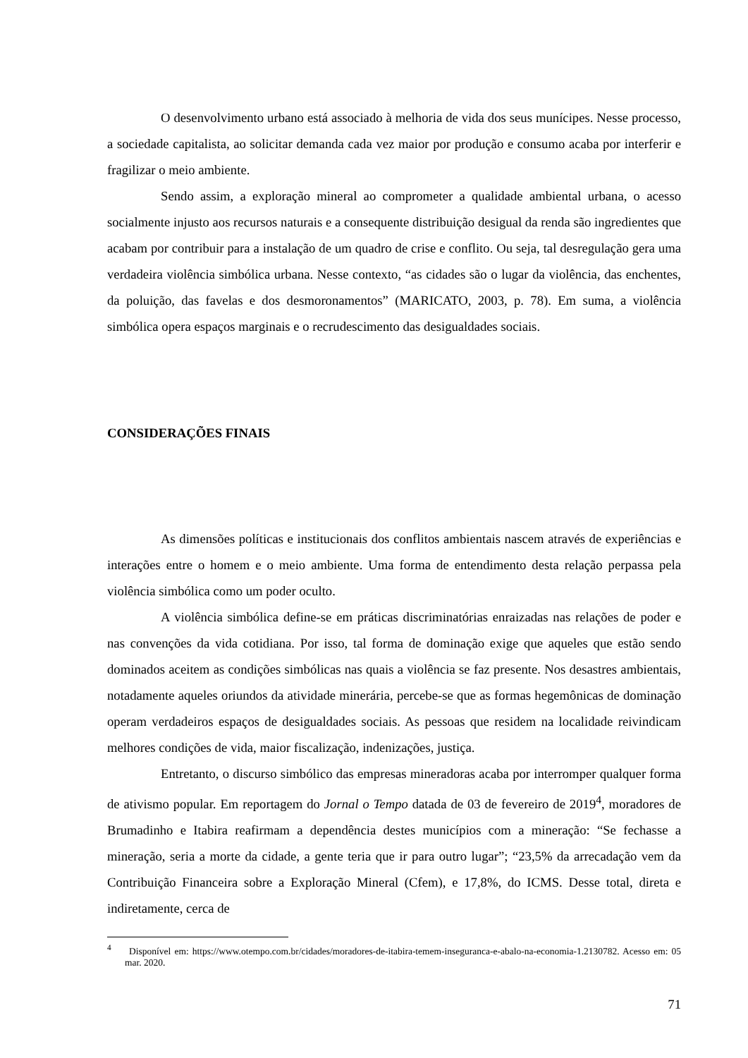O desenvolvimento urbano está associado à melhoria de vida dos seus munícipes. Nesse processo, a sociedade capitalista, ao solicitar demanda cada vez maior por produção e consumo acaba por interferir e fragilizar o meio ambiente.
Sendo assim, a exploração mineral ao comprometer a qualidade ambiental urbana, o acesso socialmente injusto aos recursos naturais e a consequente distribuição desigual da renda são ingredientes que acabam por contribuir para a instalação de um quadro de crise e conflito. Ou seja, tal desregulação gera uma verdadeira violência simbólica urbana. Nesse contexto, “as cidades são o lugar da violência, das enchentes, da poluição, das favelas e dos desmoronamentos” (MARICATO, 2003, p. 78). Em suma, a violência simbólica opera espaços marginais e o recrudescimento das desigualdades sociais.
CONSIDERAÇÕES FINAIS
As dimensões políticas e institucionais dos conflitos ambientais nascem através de experiências e interações entre o homem e o meio ambiente. Uma forma de entendimento desta relação perpassa pela violência simbólica como um poder oculto.
A violência simbólica define-se em práticas discriminatórias enraizadas nas relações de poder e nas convenções da vida cotidiana. Por isso, tal forma de dominação exige que aqueles que estão sendo dominados aceitem as condições simbólicas nas quais a violência se faz presente. Nos desastres ambientais, notadamente aqueles oriundos da atividade minerária, percebe-se que as formas hegemônicas de dominação operam verdadeiros espaços de desigualdades sociais. As pessoas que residem na localidade reivindicam melhores condições de vida, maior fiscalização, indenizações, justiça.
Entretanto, o discurso simbólico das empresas mineradoras acaba por interromper qualquer forma de ativismo popular. Em reportagem do Jornal o Tempo datada de 03 de fevereiro de 2019<sup>4</sup>, moradores de Brumadinho e Itabira reafirmam a dependência destes municípios com a mineração: “Se fechasse a mineração, seria a morte da cidade, a gente teria que ir para outro lugar”; “23,5% da arrecadação vem da Contribuição Financeira sobre a Exploração Mineral (Cfem), e 17,8%, do ICMS. Desse total, direta e indiretamente, cerca de
<sup>4</sup> Disponível em: https://www.otempo.com.br/cidades/moradores-de-itabira-temem-inseguranca-e-abalo-na-economia-1.2130782. Acesso em: 05 mar. 2020.
71